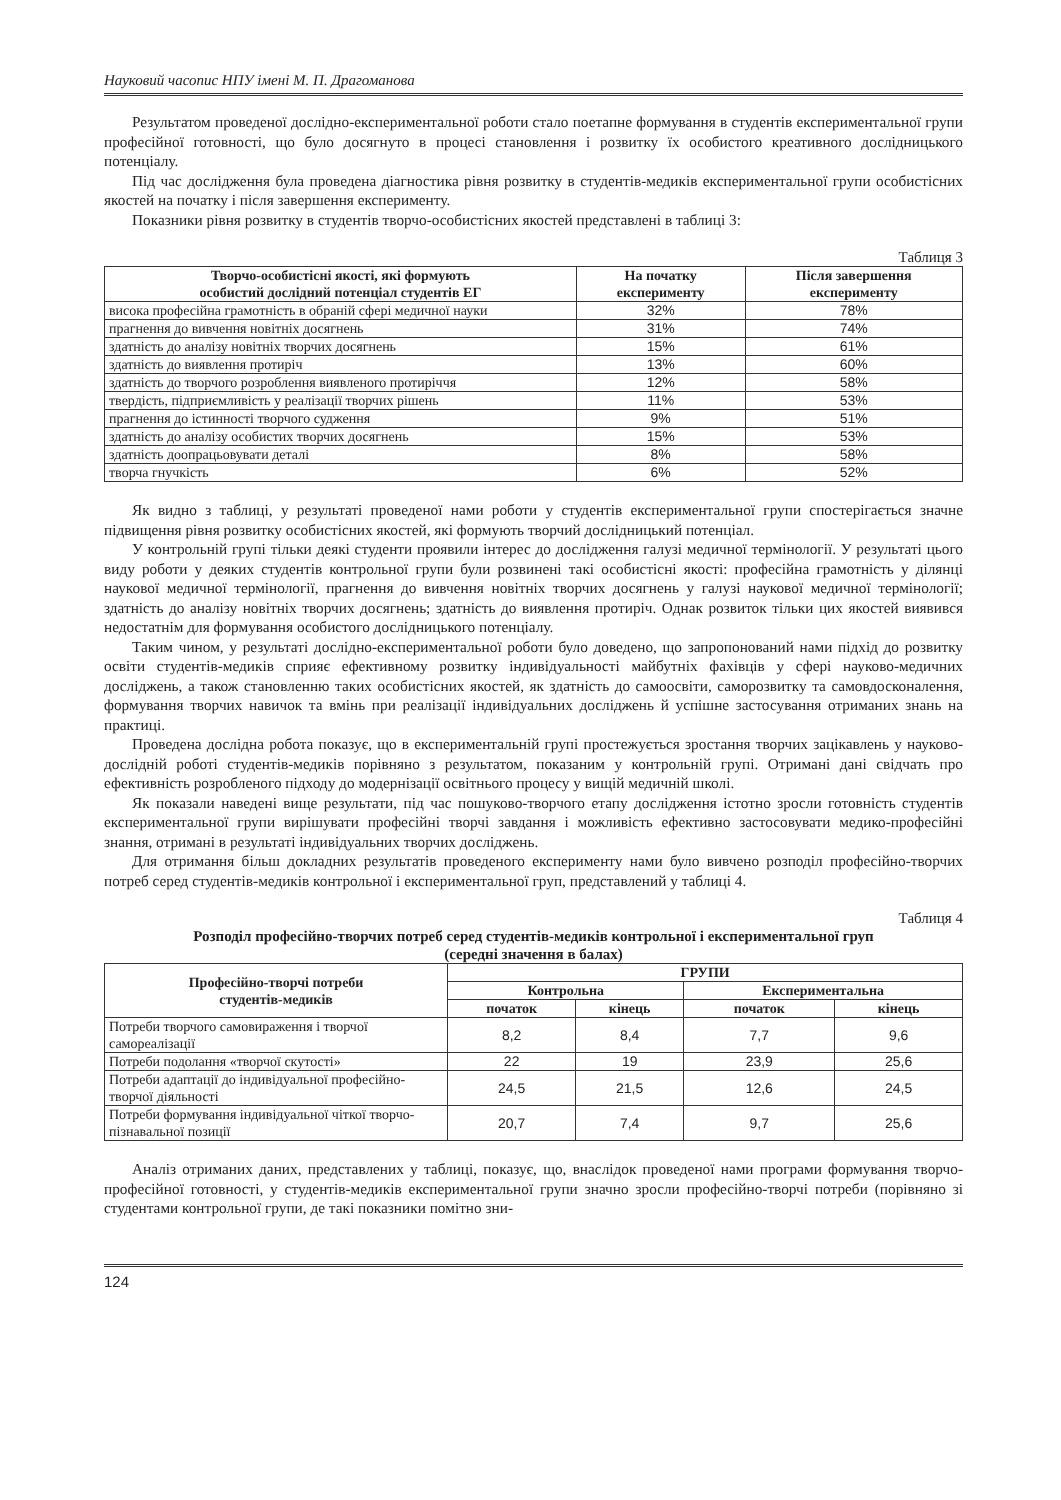Науковий часопис НПУ імені М. П. Драгоманова
Результатом проведеної дослідно-експериментальної роботи стало поетапне формування в студентів експериментальної групи професійної готовності, що було досягнуто в процесі становлення і розвитку їх особистого креативного дослідницького потенціалу.
Під час дослідження була проведена діагностика рівня розвитку в студентів-медиків експериментальної групи особистісних якостей на початку і після завершення експерименту.
Показники рівня розвитку в студентів творчо-особистісних якостей представлені в таблиці 3:
Таблиця 3
| Творчо-особистісні якості, які формують особистий дослідний потенціал студентів ЕГ | На початку експерименту | Після завершення експерименту |
| --- | --- | --- |
| висока професійна грамотність в обраній сфері медичної науки | 32% | 78% |
| прагнення до вивчення новітніх досягнень | 31% | 74% |
| здатність до аналізу новітніх творчих досягнень | 15% | 61% |
| здатність до виявлення протиріч | 13% | 60% |
| здатність до творчого розроблення виявленого протиріччя | 12% | 58% |
| твердість, підприємливість у реалізації творчих рішень | 11% | 53% |
| прагнення до істинності творчого судження | 9% | 51% |
| здатність до аналізу особистих творчих досягнень | 15% | 53% |
| здатність доопрацьовувати деталі | 8% | 58% |
| творча гнучкість | 6% | 52% |
Як видно з таблиці, у результаті проведеної нами роботи у студентів експериментальної групи спостерігається значне підвищення рівня розвитку особистісних якостей, які формують творчий дослідницький потенціал.
У контрольній групі тільки деякі студенти проявили інтерес до дослідження галузі медичної термінології. У результаті цього виду роботи у деяких студентів контрольної групи були розвинені такі особистісні якості: професійна грамотність у ділянці наукової медичної термінології, прагнення до вивчення новітніх творчих досягнень у галузі наукової медичної термінології; здатність до аналізу новітніх творчих досягнень; здатність до виявлення протиріч. Однак розвиток тільки цих якостей виявився недостатнім для формування особистого дослідницького потенціалу.
Таким чином, у результаті дослідно-експериментальної роботи було доведено, що запропонований нами підхід до розвитку освіти студентів-медиків сприяє ефективному розвитку індивідуальності майбутніх фахівців у сфері науково-медичних досліджень, а також становленню таких особистісних якостей, як здатність до самоосвіти, саморозвитку та самовдосконалення, формування творчих навичок та вмінь при реалізації індивідуальних досліджень й успішне застосування отриманих знань на практиці.
Проведена дослідна робота показує, що в експериментальній групі простежується зростання творчих зацікавлень у науково-дослідній роботі студентів-медиків порівняно з результатом, показаним у контрольній групі. Отримані дані свідчать про ефективність розробленого підходу до модернізації освітнього процесу у вищій медичній школі.
Як показали наведені вище результати, під час пошуково-творчого етапу дослідження істотно зросли готовність студентів експериментальної групи вирішувати професійні творчі завдання і можливість ефективно застосовувати медико-професійні знання, отримані в результаті індивідуальних творчих досліджень.
Для отримання більш докладних результатів проведеного експерименту нами було вивчено розподіл професійно-творчих потреб серед студентів-медиків контрольної і експериментальної груп, представлений у таблиці 4.
Таблиця 4
Розподіл професійно-творчих потреб серед студентів-медиків контрольної і експериментальної груп
(середні значення в балах)
| Професійно-творчі потреби студентів-медиків | ГРУПИ | | | |
| --- | --- | --- | --- | --- |
| | Контрольна | | Експериментальна | |
| | початок | кінець | початок | кінець |
| Потреби творчого самовираження і творчої самореалізації | 8,2 | 8,4 | 7,7 | 9,6 |
| Потреби подолання «творчої скутості» | 22 | 19 | 23,9 | 25,6 |
| Потреби адаптації до індивідуальної професійно-творчої діяльності | 24,5 | 21,5 | 12,6 | 24,5 |
| Потреби формування індивідуальної чіткої творчо-пізнавальної позиції | 20,7 | 7,4 | 9,7 | 25,6 |
Аналіз отриманих даних, представлених у таблиці, показує, що, внаслідок проведеної нами програми формування творчо-професійної готовності, у студентів-медиків експериментальної групи значно зросли професійно-творчі потреби (порівняно зі студентами контрольної групи, де такі показники помітно зни-
124